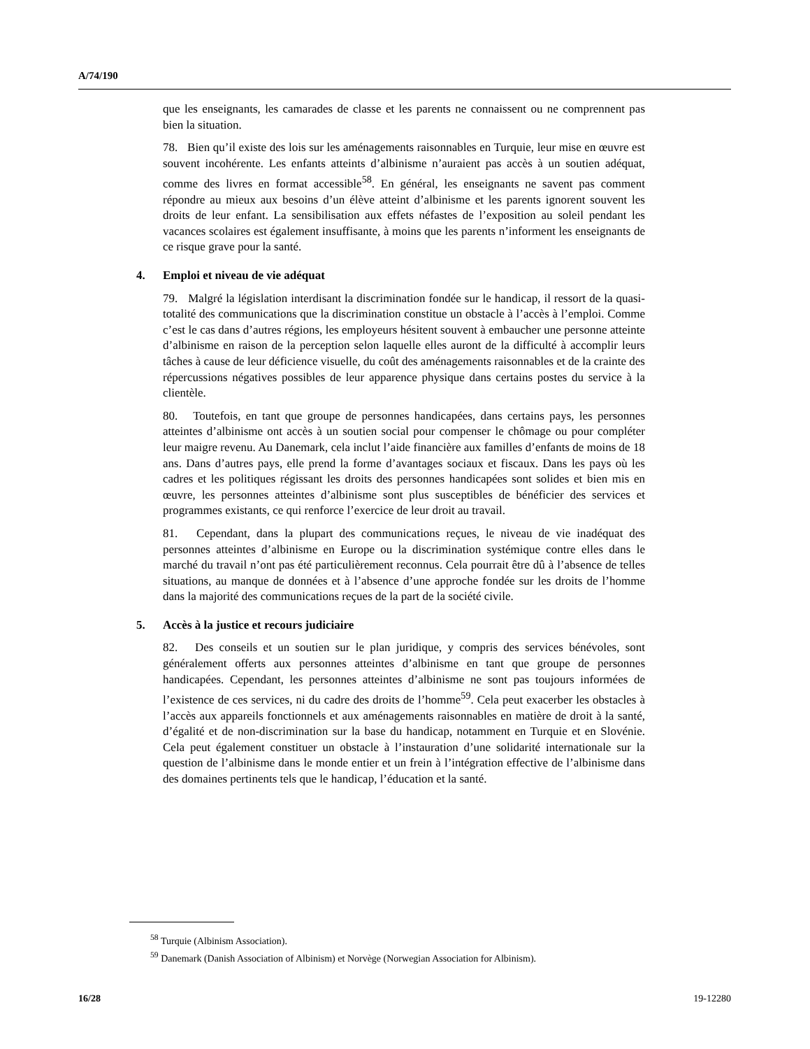A/74/190
que les enseignants, les camarades de classe et les parents ne connaissent ou ne comprennent pas bien la situation.
78. Bien qu’il existe des lois sur les aménagements raisonnables en Turquie, leur mise en œuvre est souvent incohérente. Les enfants atteints d’albinisme n’auraient pas accès à un soutien adéquat, comme des livres en format accessible<sup>58</sup>. En général, les enseignants ne savent pas comment répondre au mieux aux besoins d’un élève atteint d’albinisme et les parents ignorent souvent les droits de leur enfant. La sensibilisation aux effets néfastes de l’exposition au soleil pendant les vacances scolaires est également insuffisante, à moins que les parents n’informent les enseignants de ce risque grave pour la santé.
4. Emploi et niveau de vie adéquat
79. Malgré la législation interdisant la discrimination fondée sur le handicap, il ressort de la quasi-totalité des communications que la discrimination constitue un obstacle à l’accès à l’emploi. Comme c’est le cas dans d’autres régions, les employeurs hésitent souvent à embaucher une personne atteinte d’albinisme en raison de la perception selon laquelle elles auront de la difficulté à accomplir leurs tâches à cause de leur déficience visuelle, du coût des aménagements raisonnables et de la crainte des répercussions négatives possibles de leur apparence physique dans certains postes du service à la clientèle.
80. Toutefois, en tant que groupe de personnes handicapées, dans certains pays, les personnes atteintes d’albinisme ont accès à un soutien social pour compenser le chômage ou pour compléter leur maigre revenu. Au Danemark, cela inclut l’aide financière aux familles d’enfants de moins de 18 ans. Dans d’autres pays, elle prend la forme d’avantages sociaux et fiscaux. Dans les pays où les cadres et les politiques régissant les droits des personnes handicapées sont solides et bien mis en œuvre, les personnes atteintes d’albinisme sont plus susceptibles de bénéficier des services et programmes existants, ce qui renforce l’exercice de leur droit au travail.
81. Cependant, dans la plupart des communications reçues, le niveau de vie inadéquat des personnes atteintes d’albinisme en Europe ou la discrimination systémique contre elles dans le marché du travail n’ont pas été particulièrement reconnus. Cela pourrait être dû à l’absence de telles situations, au manque de données et à l’absence d’une approche fondée sur les droits de l’homme dans la majorité des communications reçues de la part de la société civile.
5. Accès à la justice et recours judiciaire
82. Des conseils et un soutien sur le plan juridique, y compris des services bénévoles, sont généralement offerts aux personnes atteintes d’albinisme en tant que groupe de personnes handicapées. Cependant, les personnes atteintes d’albinisme ne sont pas toujours informées de l’existence de ces services, ni du cadre des droits de l’homme<sup>59</sup>. Cela peut exacerber les obstacles à l’accès aux appareils fonctionnels et aux aménagements raisonnables en matière de droit à la santé, d’égalité et de non-discrimination sur la base du handicap, notamment en Turquie et en Slovénie. Cela peut également constituer un obstacle à l’instauration d’une solidarité internationale sur la question de l’albinisme dans le monde entier et un frein à l’intégration effective de l’albinisme dans des domaines pertinents tels que le handicap, l’éducation et la santé.
<sup>58</sup> Turquie (Albinism Association).
<sup>59</sup> Danemark (Danish Association of Albinism) et Norvège (Norwegian Association for Albinism).
16/28 19-12280